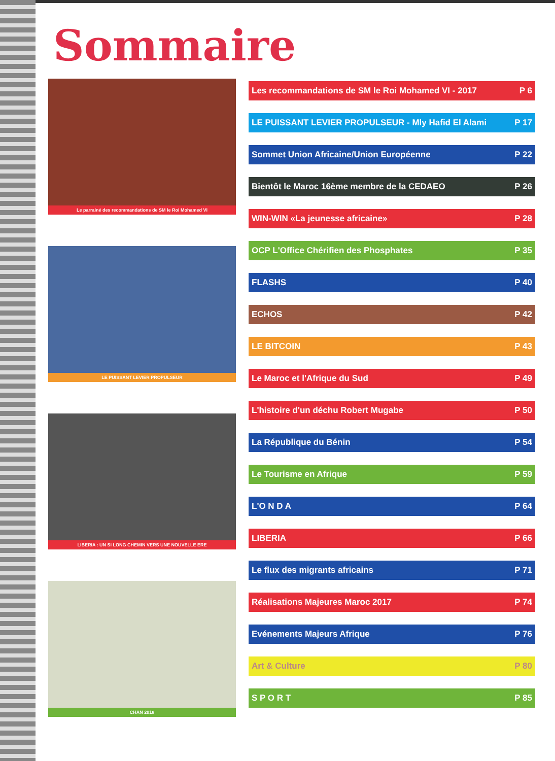Sommaire
Le parrainé des recommandations de SM le Roi Mohamed VI
LE PUISSANT LEVIER PROPULSEUR
LIBERIA : UN SI LONG CHEMIN VERS UNE NOUVELLE ERE
CHAN 2018
Les recommandations de SM le Roi Mohamed VI - 2017 P 6
LE PUISSANT LEVIER PROPULSEUR - Mly Hafid El Alami P 17
Sommet Union Africaine/Union Européenne P 22
Bientôt le Maroc 16ème membre de la CEDAEO P 26
WIN-WIN «La jeunesse africaine» P 28
OCP L'Office Chérifien des Phosphates P 35
FLASHS P 40
ECHOS P 42
LE BITCOIN P 43
Le Maroc et l'Afrique du Sud P 49
L'histoire d'un déchu Robert Mugabe P 50
La République du Bénin P 54
Le Tourisme en Afrique P 59
L'O N D A P 64
LIBERIA P 66
Le flux des migrants africains P 71
Réalisations Majeures Maroc 2017 P 74
Evénements Majeurs Afrique P 76
Art & Culture P 80
S P O R T P 85